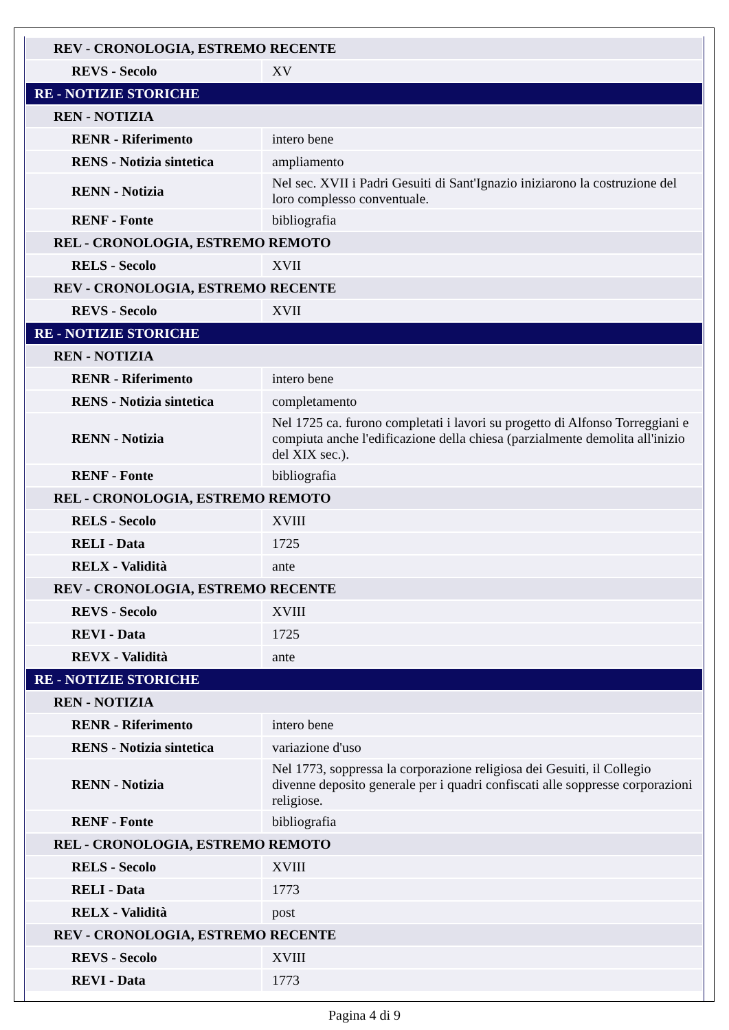| REV - CRONOLOGIA, ESTREMO RECENTE | |
| REVS - Secolo | XV |
| RE - NOTIZIE STORICHE | |
| REN - NOTIZIA | |
| RENR - Riferimento | intero bene |
| RENS - Notizia sintetica | ampliamento |
| RENN - Notizia | Nel sec. XVII i Padri Gesuiti di Sant'Ignazio iniziarono la costruzione del loro complesso conventuale. |
| RENF - Fonte | bibliografia |
| REL - CRONOLOGIA, ESTREMO REMOTO | |
| RELS - Secolo | XVII |
| REV - CRONOLOGIA, ESTREMO RECENTE | |
| REVS - Secolo | XVII |
| RE - NOTIZIE STORICHE | |
| REN - NOTIZIA | |
| RENR - Riferimento | intero bene |
| RENS - Notizia sintetica | completamento |
| RENN - Notizia | Nel 1725 ca. furono completati i lavori su progetto di Alfonso Torreggiani e compiuta anche l'edificazione della chiesa (parzialmente demolita all'inizio del XIX sec.). |
| RENF - Fonte | bibliografia |
| REL - CRONOLOGIA, ESTREMO REMOTO | |
| RELS - Secolo | XVIII |
| RELI - Data | 1725 |
| RELX - Validità | ante |
| REV - CRONOLOGIA, ESTREMO RECENTE | |
| REVS - Secolo | XVIII |
| REVI - Data | 1725 |
| REVX - Validità | ante |
| RE - NOTIZIE STORICHE | |
| REN - NOTIZIA | |
| RENR - Riferimento | intero bene |
| RENS - Notizia sintetica | variazione d'uso |
| RENN - Notizia | Nel 1773, soppressa la corporazione religiosa dei Gesuiti, il Collegio divenne deposito generale per i quadri confiscati alle soppresse corporazioni religiose. |
| RENF - Fonte | bibliografia |
| REL - CRONOLOGIA, ESTREMO REMOTO | |
| RELS - Secolo | XVIII |
| RELI - Data | 1773 |
| RELX - Validità | post |
| REV - CRONOLOGIA, ESTREMO RECENTE | |
| REVS - Secolo | XVIII |
| REVI - Data | 1773 |
Pagina 4 di 9